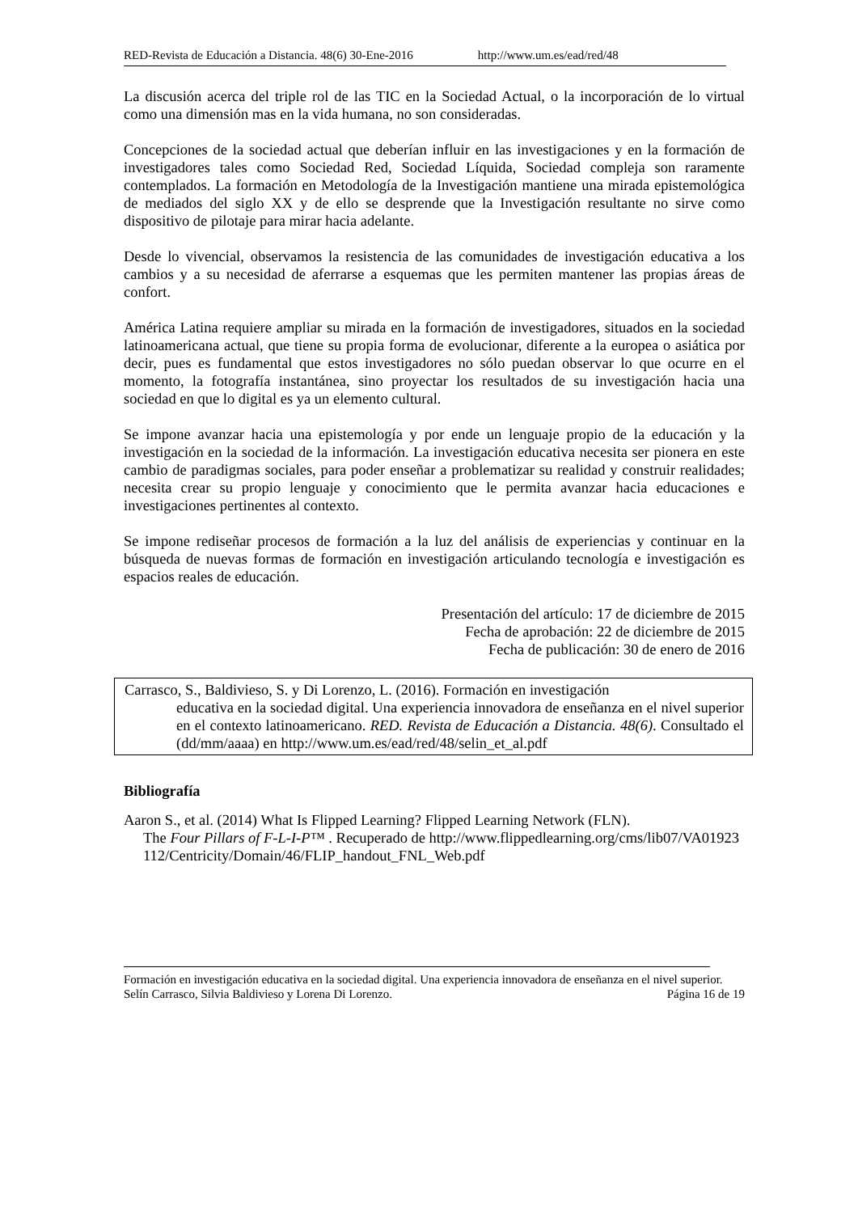RED-Revista de Educación a Distancia. 48(6) 30-Ene-2016 http://www.um.es/ead/red/48
La discusión acerca del triple rol de las TIC en la Sociedad Actual, o la incorporación de lo virtual como una dimensión mas en la vida humana, no son consideradas.
Concepciones de la sociedad actual que deberían influir en las investigaciones y en la formación de investigadores tales como Sociedad Red, Sociedad Líquida, Sociedad compleja son raramente contemplados. La formación en Metodología de la Investigación mantiene una mirada epistemológica de mediados del siglo XX y de ello se desprende que la Investigación resultante no sirve como dispositivo de pilotaje para mirar hacia adelante.
Desde lo vivencial, observamos la resistencia de las comunidades de investigación educativa a los cambios y a su necesidad de aferrarse a esquemas que les permiten mantener las propias áreas de confort.
América Latina requiere ampliar su mirada en la formación de investigadores, situados en la sociedad latinoamericana actual, que tiene su propia forma de evolucionar, diferente a la europea o asiática por decir, pues es fundamental que estos investigadores no sólo puedan observar lo que ocurre en el momento, la fotografía instantánea, sino proyectar los resultados de su investigación hacia una sociedad en que lo digital es ya un elemento cultural.
Se impone avanzar hacia una epistemología y por ende un lenguaje propio de la educación y la investigación en la sociedad de la información. La investigación educativa necesita ser pionera en este cambio de paradigmas sociales, para poder enseñar a problematizar su realidad y construir realidades; necesita crear su propio lenguaje y conocimiento que le permita avanzar hacia educaciones e investigaciones pertinentes al contexto.
Se impone rediseñar procesos de formación a la luz del análisis de experiencias y continuar en la búsqueda de nuevas formas de formación en investigación articulando tecnología e investigación es espacios reales de educación.
Presentación del artículo: 17 de diciembre de 2015
Fecha de aprobación: 22 de diciembre de 2015
Fecha de publicación: 30 de enero de 2016
Carrasco, S., Baldivieso, S. y Di Lorenzo, L. (2016). Formación en investigación
educativa en la sociedad digital. Una experiencia innovadora de enseñanza en el nivel superior en el contexto latinoamericano. RED. Revista de Educación a Distancia. 48(6). Consultado el (dd/mm/aaaa) en http://www.um.es/ead/red/48/selin_et_al.pdf
Bibliografía
Aaron S., et al. (2014) What Is Flipped Learning? Flipped Learning Network (FLN).
The Four Pillars of F-L-I-P™ . Recuperado de http://www.flippedlearning.org/cms/lib07/VA01923112/Centricity/Domain/46/FLIP_handout_FNL_Web.pdf
Formación en investigación educativa en la sociedad digital. Una experiencia innovadora de enseñanza en el nivel superior. Selín Carrasco, Silvia Baldivieso y Lorena Di Lorenzo. Página 16 de 19